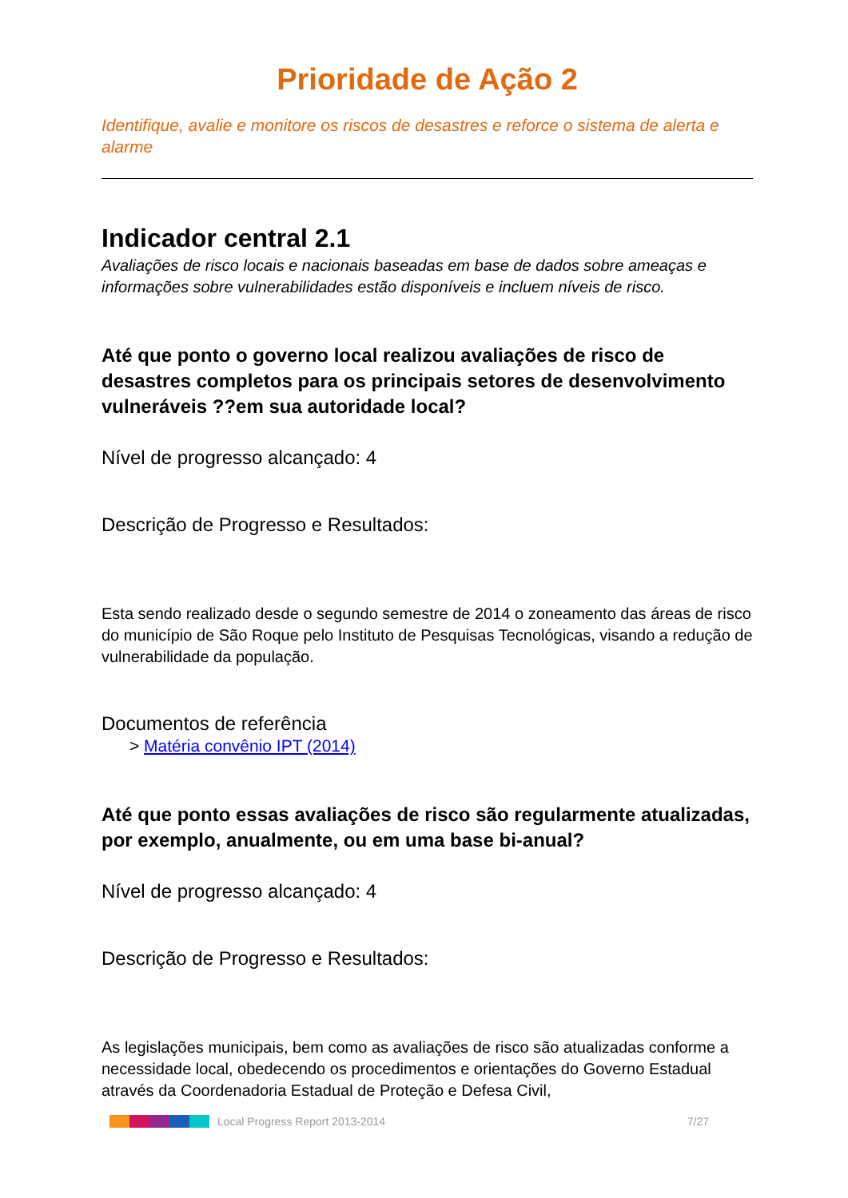Prioridade de Ação 2
Identifique, avalie e monitore os riscos de desastres e reforce o sistema de alerta e alarme
Indicador central 2.1
Avaliações de risco locais e nacionais baseadas em base de dados sobre ameaças e informações sobre vulnerabilidades estão disponíveis e incluem níveis de risco.
Até que ponto o governo local realizou avaliações de risco de desastres completos para os principais setores de desenvolvimento vulneráveis ??em sua autoridade local?
Nível de progresso alcançado: 4
Descrição de Progresso e Resultados:
Esta sendo realizado desde o segundo semestre de 2014 o zoneamento das áreas de risco do município de São Roque pelo Instituto de Pesquisas Tecnológicas, visando a redução de vulnerabilidade da população.
Documentos de referência
> Matéria convênio IPT (2014)
Até que ponto essas avaliações de risco são regularmente atualizadas, por exemplo, anualmente, ou em uma base bi-anual?
Nível de progresso alcançado: 4
Descrição de Progresso e Resultados:
As legislações municipais, bem como as avaliações de risco são atualizadas conforme a necessidade local, obedecendo os procedimentos e orientações do Governo Estadual através da Coordenadoria Estadual de Proteção e Defesa Civil,
Local Progress Report 2013-2014 7/27